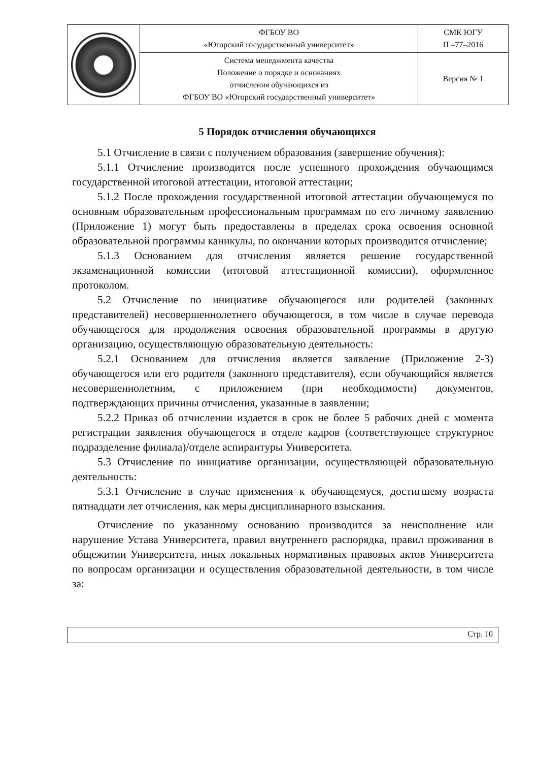| | ФГБОУ ВО «Югорский государственный университет» | СМК ЮГУ П –77–2016 |
| | Система менеджмента качества Положение о порядке и основаниях отчисления обучающихся из ФГБОУ ВО «Югорский государственный университет» | Версия № 1 |
5 Порядок отчисления обучающихся
5.1 Отчисление в связи с получением образования (завершение обучения):
5.1.1 Отчисление производится после успешного прохождения обучающимся государственной итоговой аттестации, итоговой аттестации;
5.1.2 После прохождения государственной итоговой аттестации обучающемуся по основным образовательным профессиональным программам по его личному заявлению (Приложение 1) могут быть предоставлены в пределах срока освоения основной образовательной программы каникулы, по окончании которых производится отчисление;
5.1.3 Основанием для отчисления является решение государственной экзаменационной комиссии (итоговой аттестационной комиссии), оформленное протоколом.
5.2 Отчисление по инициативе обучающегося или родителей (законных представителей) несовершеннолетнего обучающегося, в том числе в случае перевода обучающегося для продолжения освоения образовательной программы в другую организацию, осуществляющую образовательную деятельность:
5.2.1 Основанием для отчисления является заявление (Приложение 2-3) обучающегося или его родителя (законного представителя), если обучающийся является несовершеннолетним, с приложением (при необходимости) документов, подтверждающих причины отчисления, указанные в заявлении;
5.2.2 Приказ об отчислении издается в срок не более 5 рабочих дней с момента регистрации заявления обучающегося в отделе кадров (соответствующее структурное подразделение филиала)/отделе аспирантуры Университета.
5.3 Отчисление по инициативе организации, осуществляющей образовательную деятельность:
5.3.1 Отчисление в случае применения к обучающемуся, достигшему возраста пятнадцати лет отчисления, как меры дисциплинарного взыскания.
Отчисление по указанному основанию производится за неисполнение или нарушение Устава Университета, правил внутреннего распорядка, правил проживания в общежитии Университета, иных локальных нормативных правовых актов Университета по вопросам организации и осуществления образовательной деятельности, в том числе за:
Стр. 10